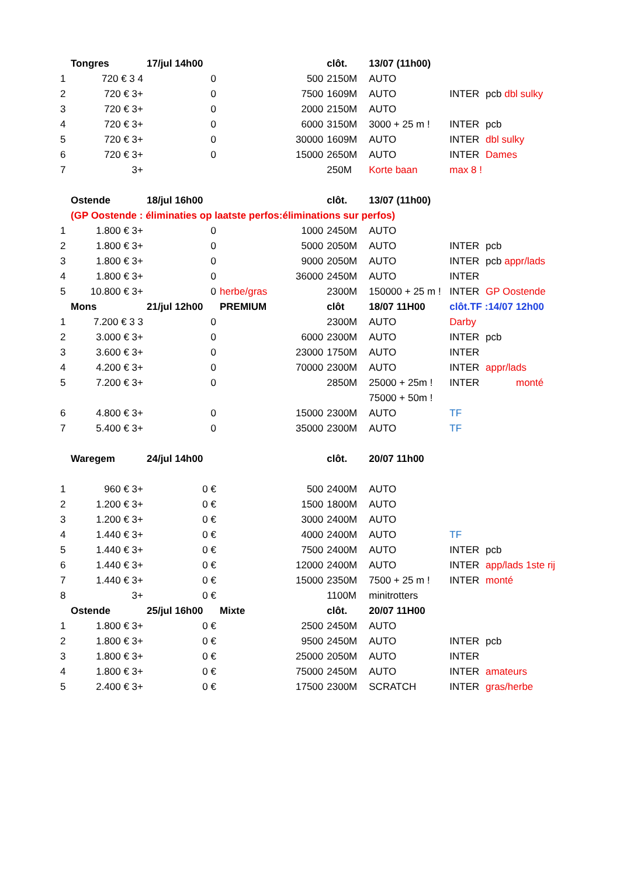| | Tongres | 17/jul 14h00 | | | clôt. | 13/07 (11h00) | | |
| --- | --- | --- | --- | --- | --- | --- | --- | --- |
| 1 | 720 € 3 4 | 0 | | 500 | 2150M | AUTO | | |
| 2 | 720 € 3+ | 0 | | 7500 | 1609M | AUTO | INTER | pcb dbl sulky |
| 3 | 720 € 3+ | 0 | | 2000 | 2150M | AUTO | | |
| 4 | 720 € 3+ | 0 | | 6000 | 3150M | 3000 + 25 m ! | INTER | pcb |
| 5 | 720 € 3+ | 0 | | 30000 | 1609M | AUTO | INTER | dbl sulky |
| 6 | 720 € 3+ | 0 | | 15000 | 2650M | AUTO | INTER | Dames |
| 7 | 3+ | | | | 250M | Korte baan | max 8 ! | |
| | Ostende | 18/jul 16h00 | | | clôt. | 13/07 (11h00) | | |
| | (GP Oostende : éliminaties op laatste perfos:éliminations sur perfos) | | | | | | | |
| 1 | 1.800 € 3+ | 0 | | 1000 | 2450M | AUTO | | |
| 2 | 1.800 € 3+ | 0 | | 5000 | 2050M | AUTO | INTER | pcb |
| 3 | 1.800 € 3+ | 0 | | 9000 | 2050M | AUTO | INTER | pcb appr/lads |
| 4 | 1.800 € 3+ | 0 | | 36000 | 2450M | AUTO | INTER | |
| 5 | 10.800 € 3+ | 0 | herbe/gras | | 2300M | 150000 + 25 m ! | INTER | GP Oostende |
| | Mons | 21/jul 12h00 | PREMIUM | | clôt | 18/07 11H00 | clôt.TF :14/07 12h00 | |
| 1 | 7.200 € 3 3 | 0 | | | 2300M | AUTO | Darby | |
| 2 | 3.000 € 3+ | 0 | | 6000 | 2300M | AUTO | INTER | pcb |
| 3 | 3.600 € 3+ | 0 | | 23000 | 1750M | AUTO | INTER | |
| 4 | 4.200 € 3+ | 0 | | 70000 | 2300M | AUTO | INTER | appr/lads |
| 5 | 7.200 € 3+ | 0 | | | 2850M | 25000 + 25m ! | INTER | monté |
| | | | | | | 75000 + 50m ! | | |
| 6 | 4.800 € 3+ | 0 | | 15000 | 2300M | AUTO | TF | |
| 7 | 5.400 € 3+ | 0 | | 35000 | 2300M | AUTO | TF | |
| | Waregem | 24/jul 14h00 | | | clôt. | 20/07 11h00 | | |
| 1 | 960 € 3+ | 0 € | | 500 | 2400M | AUTO | | |
| 2 | 1.200 € 3+ | 0 € | | 1500 | 1800M | AUTO | | |
| 3 | 1.200 € 3+ | 0 € | | 3000 | 2400M | AUTO | | |
| 4 | 1.440 € 3+ | 0 € | | 4000 | 2400M | AUTO | TF | |
| 5 | 1.440 € 3+ | 0 € | | 7500 | 2400M | AUTO | INTER | pcb |
| 6 | 1.440 € 3+ | 0 € | | 12000 | 2400M | AUTO | INTER | app/lads 1ste rij |
| 7 | 1.440 € 3+ | 0 € | | 15000 | 2350M | 7500 + 25 m ! | INTER | monté |
| 8 | 3+ | 0 € | | | 1100M | minitrotters | | |
| | Ostende | 25/jul 16h00 | Mixte | | clôt. | 20/07 11H00 | | |
| 1 | 1.800 € 3+ | 0 € | | 2500 | 2450M | AUTO | | |
| 2 | 1.800 € 3+ | 0 € | | 9500 | 2450M | AUTO | INTER | pcb |
| 3 | 1.800 € 3+ | 0 € | | 25000 | 2050M | AUTO | INTER | |
| 4 | 1.800 € 3+ | 0 € | | 75000 | 2450M | AUTO | INTER | amateurs |
| 5 | 2.400 € 3+ | 0 € | | 17500 | 2300M | SCRATCH | INTER | gras/herbe |